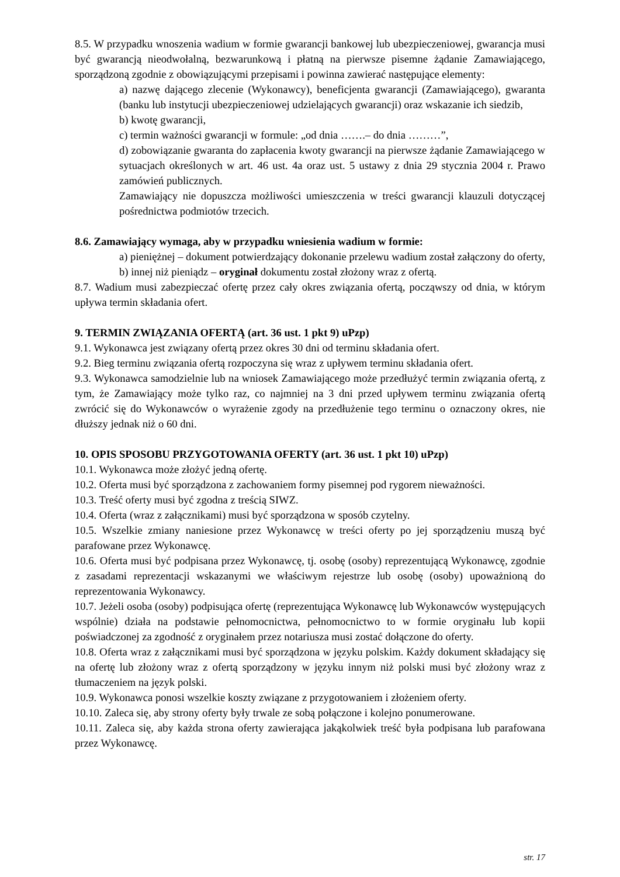8.5. W przypadku wnoszenia wadium w formie gwarancji bankowej lub ubezpieczeniowej, gwarancja musi być gwarancją nieodwołalną, bezwarunkową i płatną na pierwsze pisemne żądanie Zamawiającego, sporządzoną zgodnie z obowiązującymi przepisami i powinna zawierać następujące elementy:
a) nazwę dającego zlecenie (Wykonawcy), beneficjenta gwarancji (Zamawiającego), gwaranta (banku lub instytucji ubezpieczeniowej udzielających gwarancji) oraz wskazanie ich siedzib,
b) kwotę gwarancji,
c) termin ważności gwarancji w formule: „od dnia …….– do dnia ………”,
d) zobowiązanie gwaranta do zapłacenia kwoty gwarancji na pierwsze żądanie Zamawiającego w sytuacjach określonych w art. 46 ust. 4a oraz ust. 5 ustawy z dnia 29 stycznia 2004 r. Prawo zamówień publicznych.
Zamawiający nie dopuszcza możliwości umieszczenia w treści gwarancji klauzuli dotyczącej pośrednictwa podmiotów trzecich.
8.6. Zamawiający wymaga, aby w przypadku wniesienia wadium w formie:
a) pieniężnej – dokument potwierdzający dokonanie przelewu wadium został załączony do oferty,
b) innej niż pieniądz – oryginał dokumentu został złożony wraz z ofertą.
8.7. Wadium musi zabezpieczać ofertę przez cały okres związania ofertą, począwszy od dnia, w którym upływa termin składania ofert.
9. TERMIN ZWIĄZANIA OFERTĄ (art. 36 ust. 1 pkt 9) uPzp)
9.1. Wykonawca jest związany ofertą przez okres 30 dni od terminu składania ofert.
9.2. Bieg terminu związania ofertą rozpoczyna się wraz z upływem terminu składania ofert.
9.3. Wykonawca samodzielnie lub na wniosek Zamawiającego może przedłużyć termin związania ofertą, z tym, że Zamawiający może tylko raz, co najmniej na 3 dni przed upływem terminu związania ofertą zwrócić się do Wykonawców o wyrażenie zgody na przedłużenie tego terminu o oznaczony okres, nie dłuższy jednak niż o 60 dni.
10. OPIS SPOSOBU PRZYGOTOWANIA OFERTY (art. 36 ust. 1 pkt 10) uPzp)
10.1. Wykonawca może złożyć jedną ofertę.
10.2. Oferta musi być sporządzona z zachowaniem formy pisemnej pod rygorem nieważności.
10.3. Treść oferty musi być zgodna z treścią SIWZ.
10.4. Oferta (wraz z załącznikami) musi być sporządzona w sposób czytelny.
10.5. Wszelkie zmiany naniesione przez Wykonawcę w treści oferty po jej sporządzeniu muszą być parafowane przez Wykonawcę.
10.6. Oferta musi być podpisana przez Wykonawcę, tj. osobę (osoby) reprezentującą Wykonawcę, zgodnie z zasadami reprezentacji wskazanymi we właściwym rejestrze lub osobę (osoby) upoważnioną do reprezentowania Wykonawcy.
10.7. Jeżeli osoba (osoby) podpisująca ofertę (reprezentująca Wykonawcę lub Wykonawców występujących wspólnie) działa na podstawie pełnomocnictwa, pełnomocnictwo to w formie oryginału lub kopii poświadczonej za zgodność z oryginałem przez notariusza musi zostać dołączone do oferty.
10.8. Oferta wraz z załącznikami musi być sporządzona w języku polskim. Każdy dokument składający się na ofertę lub złożony wraz z ofertą sporządzony w języku innym niż polski musi być złożony wraz z tłumaczeniem na język polski.
10.9. Wykonawca ponosi wszelkie koszty związane z przygotowaniem i złożeniem oferty.
10.10. Zaleca się, aby strony oferty były trwale ze sobą połączone i kolejno ponumerowane.
10.11. Zaleca się, aby każda strona oferty zawierająca jakąkolwiek treść była podpisana lub parafowana przez Wykonawcę.
str. 17